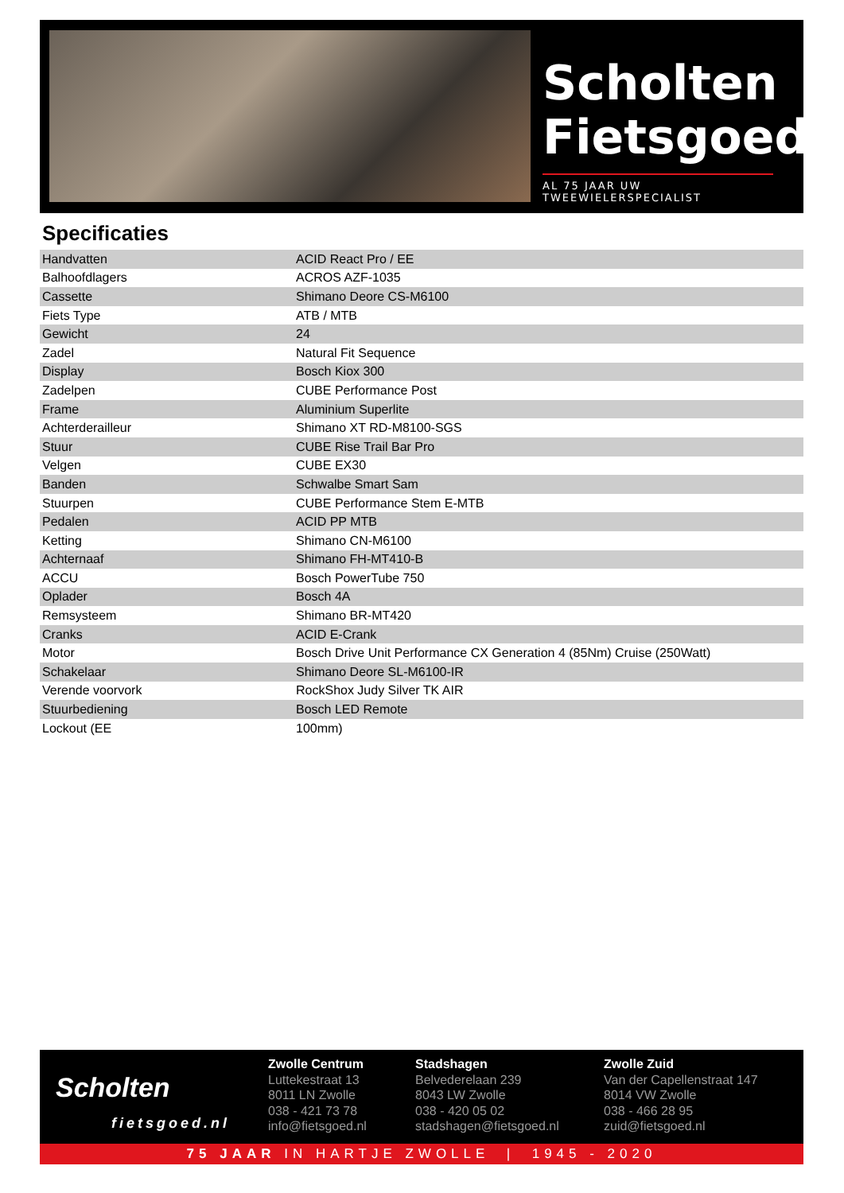Scholten
Fietsgoed
AL 75 JAAR UW TWEEWIELERSPECIALIST
Specificaties
| Handvatten | ACID React Pro / EE |
| Balhoofdlagers | ACROS AZF-1035 |
| Cassette | Shimano Deore CS-M6100 |
| Fiets Type | ATB / MTB |
| Gewicht | 24 |
| Zadel | Natural Fit Sequence |
| Display | Bosch Kiox 300 |
| Zadelpen | CUBE Performance Post |
| Frame | Aluminium Superlite |
| Achterderailleur | Shimano XT RD-M8100-SGS |
| Stuur | CUBE Rise Trail Bar Pro |
| Velgen | CUBE EX30 |
| Banden | Schwalbe Smart Sam |
| Stuurpen | CUBE Performance Stem E-MTB |
| Pedalen | ACID PP MTB |
| Ketting | Shimano CN-M6100 |
| Achternaaf | Shimano FH-MT410-B |
| ACCU | Bosch PowerTube 750 |
| Oplader | Bosch 4A |
| Remsysteem | Shimano BR-MT420 |
| Cranks | ACID E-Crank |
| Motor | Bosch Drive Unit Performance CX Generation 4 (85Nm) Cruise (250Watt) |
| Schakelaar | Shimano Deore SL-M6100-IR |
| Verende voorvork | RockShox Judy Silver TK AIR |
| Stuurbediening | Bosch LED Remote |
| Lockout (EE | 100mm) |
Scholten
fietsgoed.nl
Zwolle Centrum
Luttekestraat 13
8011 LN Zwolle
038 - 421 73 78
info@fietsgoed.nl
Stadshagen
Belvederelaan 239
8043 LW Zwolle
038 - 420 05 02
stadshagen@fietsgoed.nl
Zwolle Zuid
Van der Capellenstraat 147
8014 VW Zwolle
038 - 466 28 95
zuid@fietsgoed.nl
75 JAAR IN HARTJE ZWOLLE | 1945 - 2020